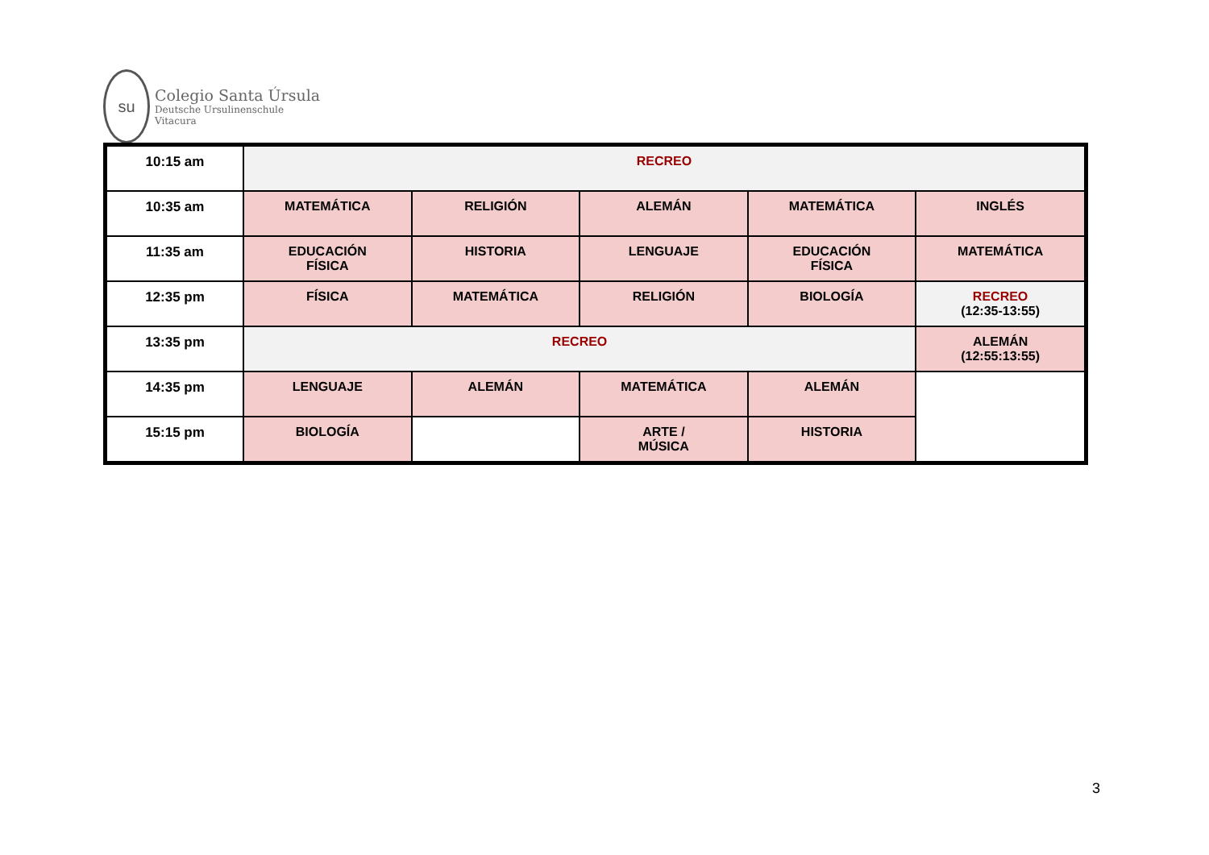su
Colegio Santa Úrsula
Deutsche Ursulinenschule
Vitacura
| 10:15 am | RECREO | | | | |
| 10:35 am | MATEMÁTICA | RELIGIÓN | ALEMÁN | MATEMÁTICA | INGLÉS |
| 11:35 am | EDUCACIÓN FÍSICA | HISTORIA | LENGUAJE | EDUCACIÓN FÍSICA | MATEMÁTICA |
| 12:35 pm | FÍSICA | MATEMÁTICA | RELIGIÓN | BIOLOGÍA | RECREO (12:35-13:55) |
| 13:35 pm | RECREO | | | | ALEMÁN (12:55:13:55) |
| 14:35 pm | LENGUAJE | ALEMÁN | MATEMÁTICA | ALEMÁN | |
| 15:15 pm | BIOLOGÍA | | ARTE / MÚSICA | HISTORIA | |
3